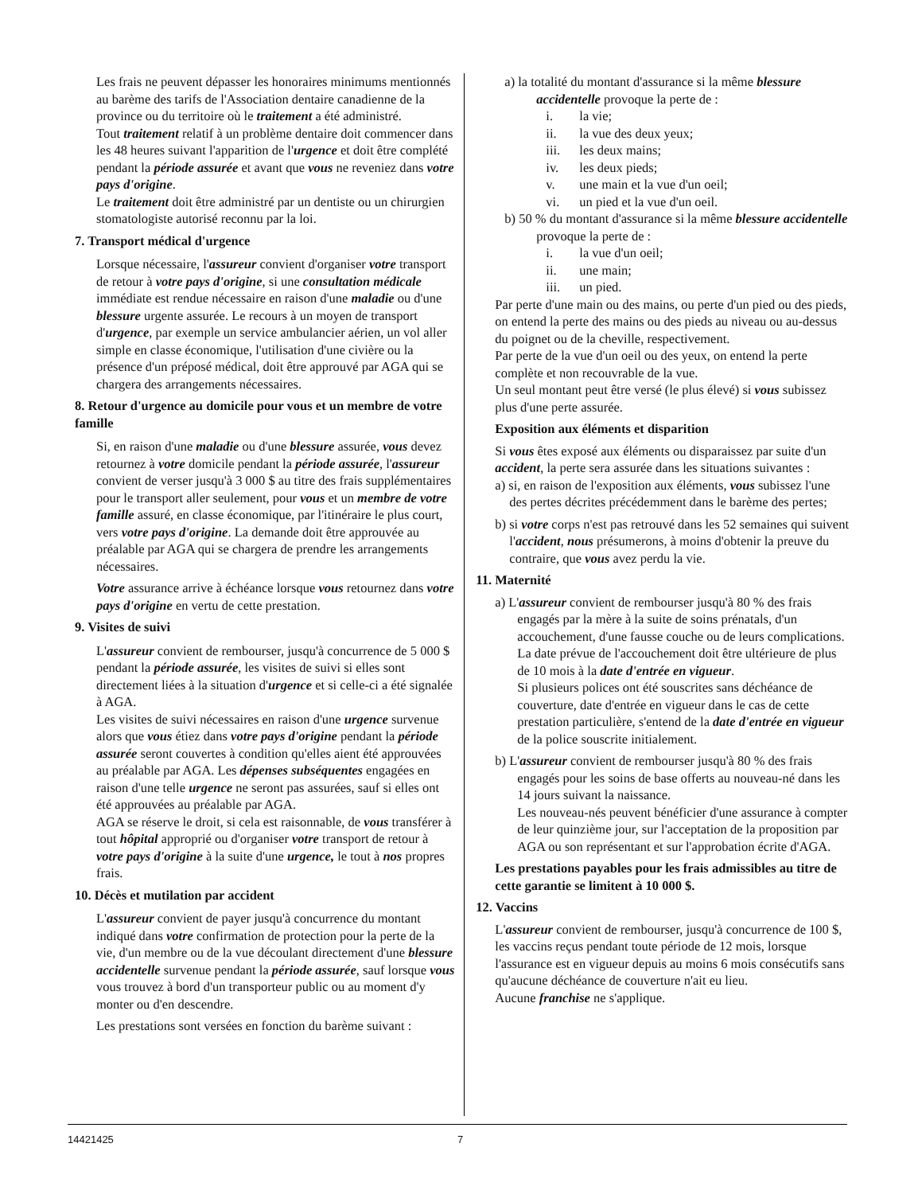Les frais ne peuvent dépasser les honoraires minimums mentionnés au barème des tarifs de l'Association dentaire canadienne de la province ou du territoire où le traitement a été administré.
Tout traitement relatif à un problème dentaire doit commencer dans les 48 heures suivant l'apparition de l'urgence et doit être complété pendant la période assurée et avant que vous ne reveniez dans votre pays d'origine.
Le traitement doit être administré par un dentiste ou un chirurgien stomatologiste autorisé reconnu par la loi.
7. Transport médical d'urgence
Lorsque nécessaire, l'assureur convient d'organiser votre transport de retour à votre pays d'origine, si une consultation médicale immédiate est rendue nécessaire en raison d'une maladie ou d'une blessure urgente assurée. Le recours à un moyen de transport d'urgence, par exemple un service ambulancier aérien, un vol aller simple en classe économique, l'utilisation d'une civière ou la présence d'un préposé médical, doit être approuvé par AGA qui se chargera des arrangements nécessaires.
8. Retour d'urgence au domicile pour vous et un membre de votre famille
Si, en raison d'une maladie ou d'une blessure assurée, vous devez retournez à votre domicile pendant la période assurée, l'assureur convient de verser jusqu'à 3 000 $ au titre des frais supplémentaires pour le transport aller seulement, pour vous et un membre de votre famille assuré, en classe économique, par l'itinéraire le plus court, vers votre pays d'origine. La demande doit être approuvée au préalable par AGA qui se chargera de prendre les arrangements nécessaires.
Votre assurance arrive à échéance lorsque vous retournez dans votre pays d'origine en vertu de cette prestation.
9. Visites de suivi
L'assureur convient de rembourser, jusqu'à concurrence de 5 000 $ pendant la période assurée, les visites de suivi si elles sont directement liées à la situation d'urgence et si celle-ci a été signalée à AGA.
Les visites de suivi nécessaires en raison d'une urgence survenue alors que vous étiez dans votre pays d'origine pendant la période assurée seront couvertes à condition qu'elles aient été approuvées au préalable par AGA. Les dépenses subséquentes engagées en raison d'une telle urgence ne seront pas assurées, sauf si elles ont été approuvées au préalable par AGA.
AGA se réserve le droit, si cela est raisonnable, de vous transférer à tout hôpital approprié ou d'organiser votre transport de retour à votre pays d'origine à la suite d'une urgence, le tout à nos propres frais.
10. Décès et mutilation par accident
L'assureur convient de payer jusqu'à concurrence du montant indiqué dans votre confirmation de protection pour la perte de la vie, d'un membre ou de la vue découlant directement d'une blessure accidentelle survenue pendant la période assurée, sauf lorsque vous vous trouvez à bord d'un transporteur public ou au moment d'y monter ou d'en descendre.
Les prestations sont versées en fonction du barème suivant :
a) la totalité du montant d'assurance si la même blessure accidentelle provoque la perte de :
i. la vie;
ii. la vue des deux yeux;
iii. les deux mains;
iv. les deux pieds;
v. une main et la vue d'un oeil;
vi. un pied et la vue d'un oeil.
b) 50 % du montant d'assurance si la même blessure accidentelle provoque la perte de :
i. la vue d'un oeil;
ii. une main;
iii. un pied.
Par perte d'une main ou des mains, ou perte d'un pied ou des pieds, on entend la perte des mains ou des pieds au niveau ou au-dessus du poignet ou de la cheville, respectivement.
Par perte de la vue d'un oeil ou des yeux, on entend la perte complète et non recouvrable de la vue.
Un seul montant peut être versé (le plus élevé) si vous subissez plus d'une perte assurée.
Exposition aux éléments et disparition
Si vous êtes exposé aux éléments ou disparaissez par suite d'un accident, la perte sera assurée dans les situations suivantes :
a) si, en raison de l'exposition aux éléments, vous subissez l'une des pertes décrites précédemment dans le barème des pertes;
b) si votre corps n'est pas retrouvé dans les 52 semaines qui suivent l'accident, nous présumerons, à moins d'obtenir la preuve du contraire, que vous avez perdu la vie.
11. Maternité
a) L'assureur convient de rembourser jusqu'à 80 % des frais engagés par la mère à la suite de soins prénatals, d'un accouchement, d'une fausse couche ou de leurs complications.
La date prévue de l'accouchement doit être ultérieure de plus de 10 mois à la date d'entrée en vigueur.
Si plusieurs polices ont été souscrites sans déchéance de couverture, date d'entrée en vigueur dans le cas de cette prestation particulière, s'entend de la date d'entrée en vigueur de la police souscrite initialement.
b) L'assureur convient de rembourser jusqu'à 80 % des frais engagés pour les soins de base offerts au nouveau-né dans les 14 jours suivant la naissance.
Les nouveau-nés peuvent bénéficier d'une assurance à compter de leur quinzième jour, sur l'acceptation de la proposition par AGA ou son représentant et sur l'approbation écrite d'AGA.
Les prestations payables pour les frais admissibles au titre de cette garantie se limitent à 10 000 $.
12. Vaccins
L'assureur convient de rembourser, jusqu'à concurrence de 100 $, les vaccins reçus pendant toute période de 12 mois, lorsque l'assurance est en vigueur depuis au moins 6 mois consécutifs sans qu'aucune déchéance de couverture n'ait eu lieu.
Aucune franchise ne s'applique.
14421425 7